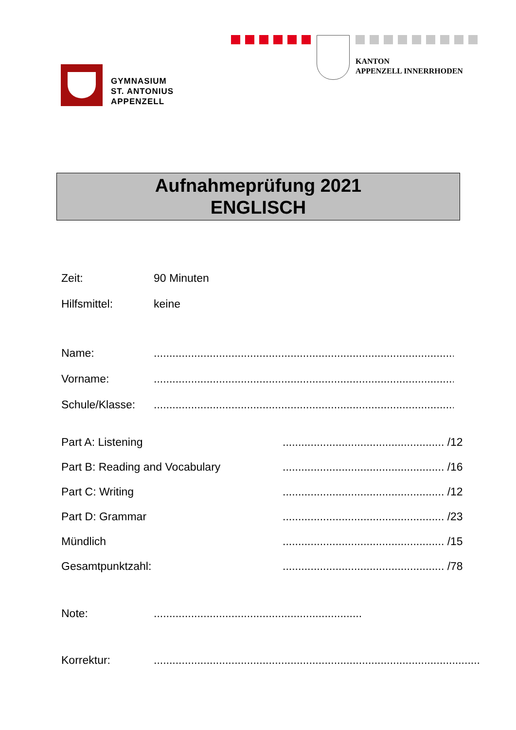KANTON
APPENZELL INNERRHODEN
GYMNASIUM
ST. ANTONIUS
APPENZELL
Aufnahmeprüfung 2021
ENGLISCH
Zeit: 90 Minuten
Hilfsmittel: keine
Name:......................................................................................................................
Vorname:......................................................................................................................
Schule/Klasse:......................................................................................................................
Part A: Listening.................................................... /12
Part B: Reading and Vocabulary.................................................... /16
Part C: Writing.................................................... /12
Part D: Grammar.................................................... /23
Mündlich.................................................... /15
Gesamtpunktzahl:.................................................... /78
Note:...................................................................
Korrektur:.........................................................................................................